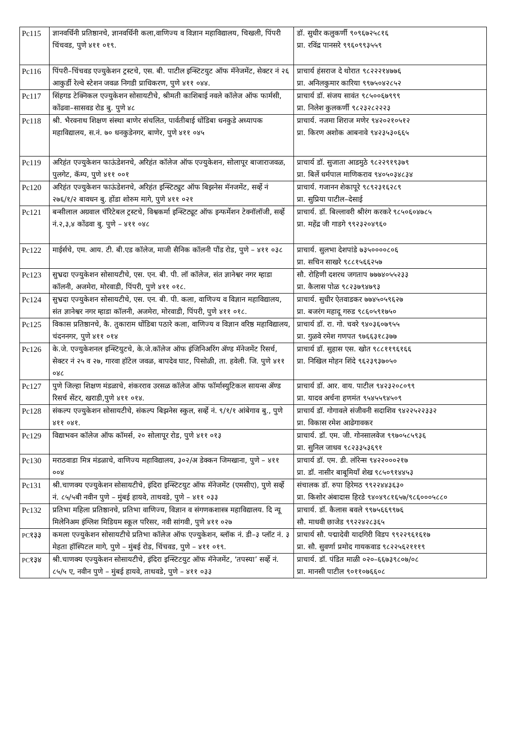| Pc115 | ज्ञानवर्धिनी प्रतिष्ठानचे, ज्ञानवर्धिनी कला,वाणिज्य व विज्ञान महाविद्यालय, चिखली, पिंपरी चिंचवड, पुणे ४११ ०१९. | डॉ. सुधीर कलुकर्णी ९०९६७२५८१६ प्रा. रविंद्र पानसरे ९९६०९९३५५९ |
| Pc116 | पिंपरी–चिंचवड एज्युकेशन ट्रस्टचे, एस. बी. पाटील इन्स्टिटयुट ऑफ मॅनेजमेंट, सेक्टर नं २६ आकुर्डी रेल्वे स्टेशन जवळ निगडी प्राधिकरण, पुणे ४११ ०४४. | प्राचार्य हंसराज दे थोरात ९८२२२१४७७६ प्रा. अनिलकुमार कारिया ९९७५०४२८५२ |
| Pc117 | सिंहगड टेक्निकल एज्युकेशन सोसायटीचे, श्रीमती काशिबाई नवले कॉलेज ऑफ फार्मसी, कोंढवा–सासवड रोड बु. पुणे ४८ | प्राचार्य डॉ. संजय सावंत ९८५००६७९९९ प्रा. निलेश कुलकर्णी ९८२३२८२२२३ |
| Pc118 | श्री. भैरवनाथ शिक्षण संस्था बाणेर संचलित, पार्वतीबाई धोंडिबा धनकुडे अध्यापक महाविद्यालय, स.नं. ७० धनकुडेनगर, बाणेर, पुणे ४११ ०४५ | प्राचार्य. नजमा शिराज मणेर ९४२०२१०५१२ प्रा. किरण अशोक आबनावे ९४२३५३०६६५ |
| Pc119 | अरिहंत एज्युकेशन फाऊंडेशनचे, अरिहंत कॉलेज ऑफ एज्युकेशन, सोलापूर बाजाराजवळ, पुलगेट, कॅम्प, पुणे ४११ ००१ | प्राचार्य डॉ. सुजाता आडमुठे ९८२२९१९३७९ प्रा. बिर्ले धर्मपाल माणिकराव ९४०५०३४८३४ |
| Pc120 | अरिहंत एज्युकेशन फाऊंडेशनचे, अरिहंत इन्स्टिट्युट ऑफ बिझनेस मॅनजमेंट, सर्व्हे नं २७६/१/२ बावधन बु. होंडा शोरुम मागे, पुणे ४११ ०२१ | प्राचार्य. गजानन शेकापूरे ९८९२३१६२८९ प्रा. सुप्रिया पाटील–देसाई |
| Pc121 | बन्सीलाल अग्रवाल चॅरिटेबल ट्रस्टचे, विश्वकर्मा इन्स्टिट्यूट ऑफ इन्फर्मेशन टेक्नॉलॉजी, सर्व्हे नं.२,३,४ कोंढवा बु. पुणे – ४११ ०४८ | प्राचार्य. डॉ. बिल्लावरी श्रीरंग करकरे ९८५०६०४७८५ प्रा. महेंद्र जी गाडगे ९९२३२०४९६० |
| Pc122 | माईर्सचे, एम. आय. टी. बी.एड कॉलेज, माजी सैनिक कॉलनी पौंड रोड, पुणे – ४११ ०३८ | प्राचार्य. सुलभा देशपांडे ७३५००००८०६ प्रा. सचिन साखरे ९८८१५६६२५७ |
| Pc123 | सुभ्रदा एज्युकेशन सोसायटीचे, एस. एन. बी. पी. लॉ कॉलेज, संत ज्ञानेश्वर नगर म्हाडा कॉलनी, अजमेरा, मोरवाडी, पिंपरी, पुणे ४११ ०१८. | सौ. रोहिणी दशरथ जगताप ७७७४०५५२३३ प्रा. कैलास पोळ ९८२३७९४७९३ |
| Pc124 | सुभ्रदा एज्युकेशन सोसायटीचे, एस. एन. बी. पी. कला, वाणिज्य व विज्ञान महाविद्यालय, संत ज्ञानेश्वर नगर म्हाडा कॉलनी, अजमेरा, मोरवाडी, पिंपरी, पुणे ४११ ०१८. | प्राचार्य. सुधीर ऐतवाडकर ७७४५०५९६२७ प्रा. बजरंग महादू गरुड ९८६०५९१७५० |
| Pc125 | विकास प्रतिष्ठानचे, कै. तुकाराम धोंडिबा पठारे कला, वाणिज्य व विज्ञान वरिष्ठ महाविद्यालय, चंदननगर, पुणे ४११ ०१४ | प्राचार्य डॉ. रा. गो. चवरे ९४०३६०७९५५ प्रा. गुळवे रमेश गणपत ९७६६३१८३७७ |
| Pc126 | के.जे. एज्युकेशनल इन्स्टियुटचे, के.जे.कॉलेज ऑफ इंजिनिअरिंग ॲण्ड मॅनेजमेंट रिसर्च, सेक्टर नं २५ व २७, गारवा हॉटेल जवळ, बापदेव घाट, पिसोळी, ता. हवेली. जि. पुणे ४११ ०४८ | प्राचार्य डॉ. सुहास एस. खोत ९८८११९६१६६ प्रा. निखिल मोहन शिंदे ९६२३९३७०५० |
| Pc127 | पुणे जिल्हा शिक्षण मंडळाचे, शंकरराव उरसळ कॉलेज ऑफ फॉर्मास्युटिकल सायन्स ॲण्ड रिसर्च सेंटर, खराडी,पुणे ४११ ०१४. | प्राचार्य डॉ. आर. वाय. पाटील ९४२३२०८०९९ प्रा. यादव अर्चना हणमंत ९५४५५९४५०९ |
| Pc128 | संकल्प एज्युकेशन सोसायटीचे, संकल्प बिझनेस स्कुल, सर्व्हे नं. ९/१/१ आंबेगाव बु., पुणे ४११ ०४१. | प्राचार्य डॉ. गोगावले संजीवनी सदाशिव ९४२२५२२३३२ प्रा. विकास रमेश आढेगावकर |
| Pc129 | विद्याभवन कॉलेज ऑफ कॉमर्स, २० सोलापूर रोड, पुणे ४११ ०१३ | प्राचार्य. डॉ. एम. जी. गोनसालवेज ९९७०५८५९३६ प्रा. सुनिल जाधव ९८२३३५३६९१ |
| Pc130 | मराठवाडा मित्र मंडळाचे, वाणिज्य महाविद्यालय, ३०२/अ डेक्कन जिमखाना, पुणे – ४११ ००४ | प्राचार्य डॉ. एम. डी. लॉरेन्स ९४२२०००२१७ प्रा. डॉ. नासीर बाबूमियॉं शेख ९८५०९१४४५३ |
| Pc131 | श्री.चाणक्य एज्युकेशन सोसायटीचे, इंदिरा इन्स्टिटयुट ऑफ मॅनेजमेंट (एमसीए), पुणे सर्व्हे नं. ८५/५बी नवीन पुणे – मुंबई हायवे, ताथवडे, पुणे – ४११ ०३३ | संचालक डॉ. रुपा हिरेमठ ९९२२४४३६३० प्रा. किशोर अंबादास हिरडे ९४०४९८१६५७/९८६०००५८८० |
| Pc132 | प्रतिभा महिला प्रतिष्ठानचे, प्रतिभा वाणिज्य, विज्ञान व संगणकशास्त्र महाविद्यालय. दि न्यू मिलेनिअम इंग्लिश मिडियम स्कूल परिसर, नवी सांगवी, पुणे ४११ ०२७ | प्राचार्य. डॉ. कैलास बवले ९९७५६६९९७६ सौ. माधवी छाजेड ९९२२४२८३६५ |
| PC १३३ | कमला एज्युकेशन सोसायटीचे प्रतिभा कॉलेज ऑफ एज्युकेशन, ब्लॉक नं. डी–३ प्लॉट नं. ३ मेहता हॉस्पिटल मागे, पुणे – मुंबई रोड, चिंचवड, पुणे – ४११ ०१९. | प्राचार्य सौ. पद्मादेवी यादगिरी विडप ९९२२९६१६१७ प्रा. सौ. सुवर्णा प्रमोद गायकवाड ९८२२५६२१११९ |
| PC १३४ | श्री.चाणक्य एज्युकेशन सोसायटीचे, इंदिरा इन्स्टिटयुट ऑफ मॅनेजमेंट, ‘तपस्या’ सर्व्हे नं. ८५/५ ए, नवीन पुणे – मुंबई हायवे, ताथवडे, पुणे – ४११ ०३३ | प्राचार्य. डॉ. पंडित माळी ०२०–६६७३९८०७/०८ प्रा. मानसी पाटील ९०११०७६६०८ |